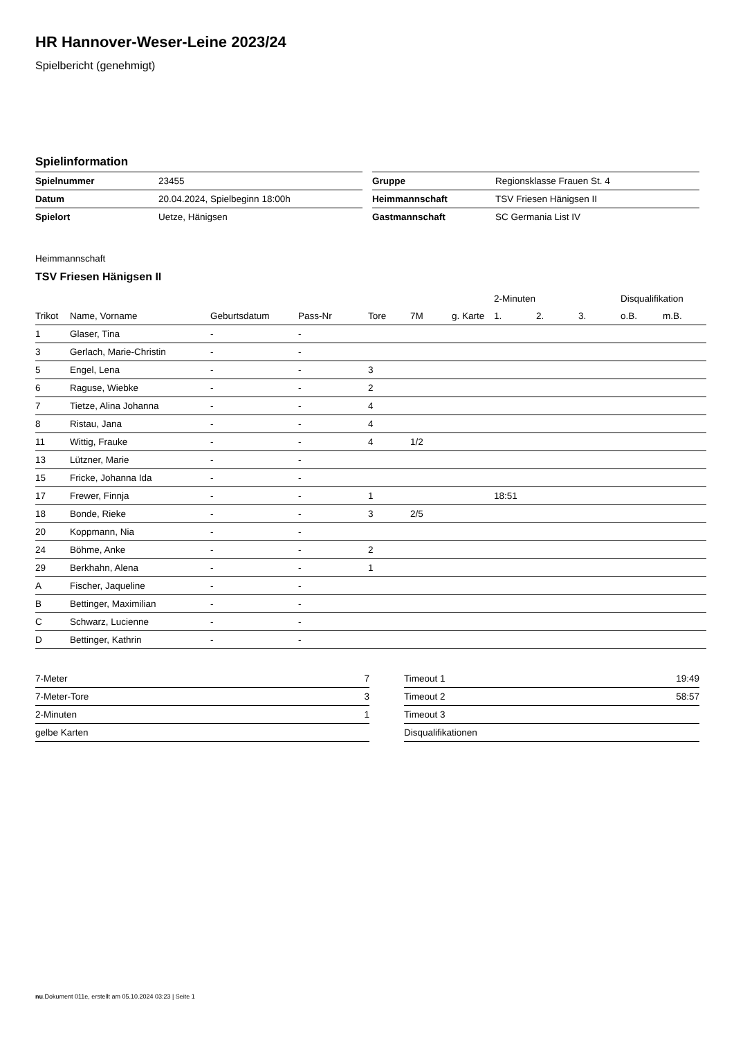HR Hannover-Weser-Leine 2023/24
Spielbericht (genehmigt)
Spielinformation
| Spielnummer | 23455 |
| Datum | 20.04.2024, Spielbeginn 18:00h |
| Spielort | Uetze, Hänigsen |
| Gruppe | Regionsklasse Frauen St. 4 |
| Heimmannschaft | TSV Friesen Hänigsen II |
| Gastmannschaft | SC Germania List IV |
Heimmannschaft
TSV Friesen Hänigsen II
| | | | | | | | 2-Minuten | | | Disqualifikation | |
| --- | --- | --- | --- | --- | --- | --- | --- | --- | --- | --- | --- |
| Trikot | Name, Vorname | Geburtsdatum | Pass-Nr | Tore | 7M | g. Karte | 1. | 2. | 3. | o.B. | m.B. |
| 1 | Glaser, Tina | - | - | | | | | | | | |
| 3 | Gerlach, Marie-Christin | - | - | | | | | | | | |
| 5 | Engel, Lena | - | - | 3 | | | | | | | |
| 6 | Raguse, Wiebke | - | - | 2 | | | | | | | |
| 7 | Tietze, Alina Johanna | - | - | 4 | | | | | | | |
| 8 | Ristau, Jana | - | - | 4 | | | | | | | |
| 11 | Wittig, Frauke | - | - | 4 | 1/2 | | | | | | |
| 13 | Lützner, Marie | - | - | | | | | | | | |
| 15 | Fricke, Johanna Ida | - | - | | | | | | | | |
| 17 | Frewer, Finnja | - | - | 1 | | | 18:51 | | | | |
| 18 | Bonde, Rieke | - | - | 3 | 2/5 | | | | | | |
| 20 | Koppmann, Nia | - | - | | | | | | | | |
| 24 | Böhme, Anke | - | - | 2 | | | | | | | |
| 29 | Berkhahn, Alena | - | - | 1 | | | | | | | |
| A | Fischer, Jaqueline | - | - | | | | | | | | |
| B | Bettinger, Maximilian | - | - | | | | | | | | |
| C | Schwarz, Lucienne | - | - | | | | | | | | |
| D | Bettinger, Kathrin | - | - | | | | | | | | |
| 7-Meter | 7 |
| 7-Meter-Tore | 3 |
| 2-Minuten | 1 |
| gelbe Karten | |
| Timeout 1 | 19:49 |
| Timeout 2 | 58:57 |
| Timeout 3 | |
| Disqualifikationen | |
nu.Dokument 011e, erstellt am 05.10.2024 03:23 | Seite 1